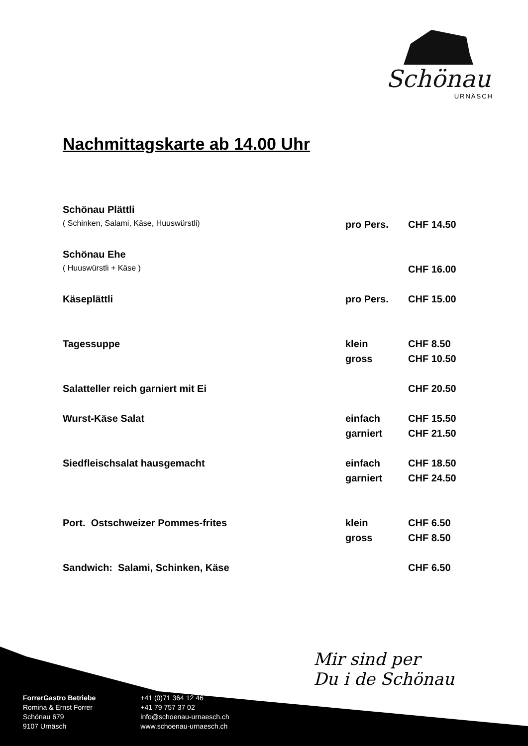Schönau
URNÄSCH
Nachmittagskarte ab 14.00 Uhr
| Schönau Plättli | | |
| ( Schinken, Salami, Käse, Huuswürstli) | pro Pers. | CHF 14.50 |
| Schönau Ehe | | |
| ( Huuswürstli + Käse ) | | CHF 16.00 |
| Käseplättli | pro Pers. | CHF 15.00 |
| Tagessuppe | klein | CHF 8.50 |
| | gross | CHF 10.50 |
| Salatteller reich garniert mit Ei | | CHF 20.50 |
| Wurst-Käse Salat | einfach | CHF 15.50 |
| | garniert | CHF 21.50 |
| Siedfleischsalat hausgemacht | einfach | CHF 18.50 |
| | garniert | CHF 24.50 |
| Port. Ostschweizer Pommes-frites | klein | CHF 6.50 |
| | gross | CHF 8.50 |
| Sandwich: Salami, Schinken, Käse | | CHF 6.50 |
Mir sind per
Du i de Schönau
ForrerGastro Betriebe
Romina & Ernst Forrer
Schönau 679
9107 Urnäsch
+41 (0)71 364 12 46
+41 79 757 37 02
info@schoenau-urnaesch.ch
www.schoenau-urnaesch.ch